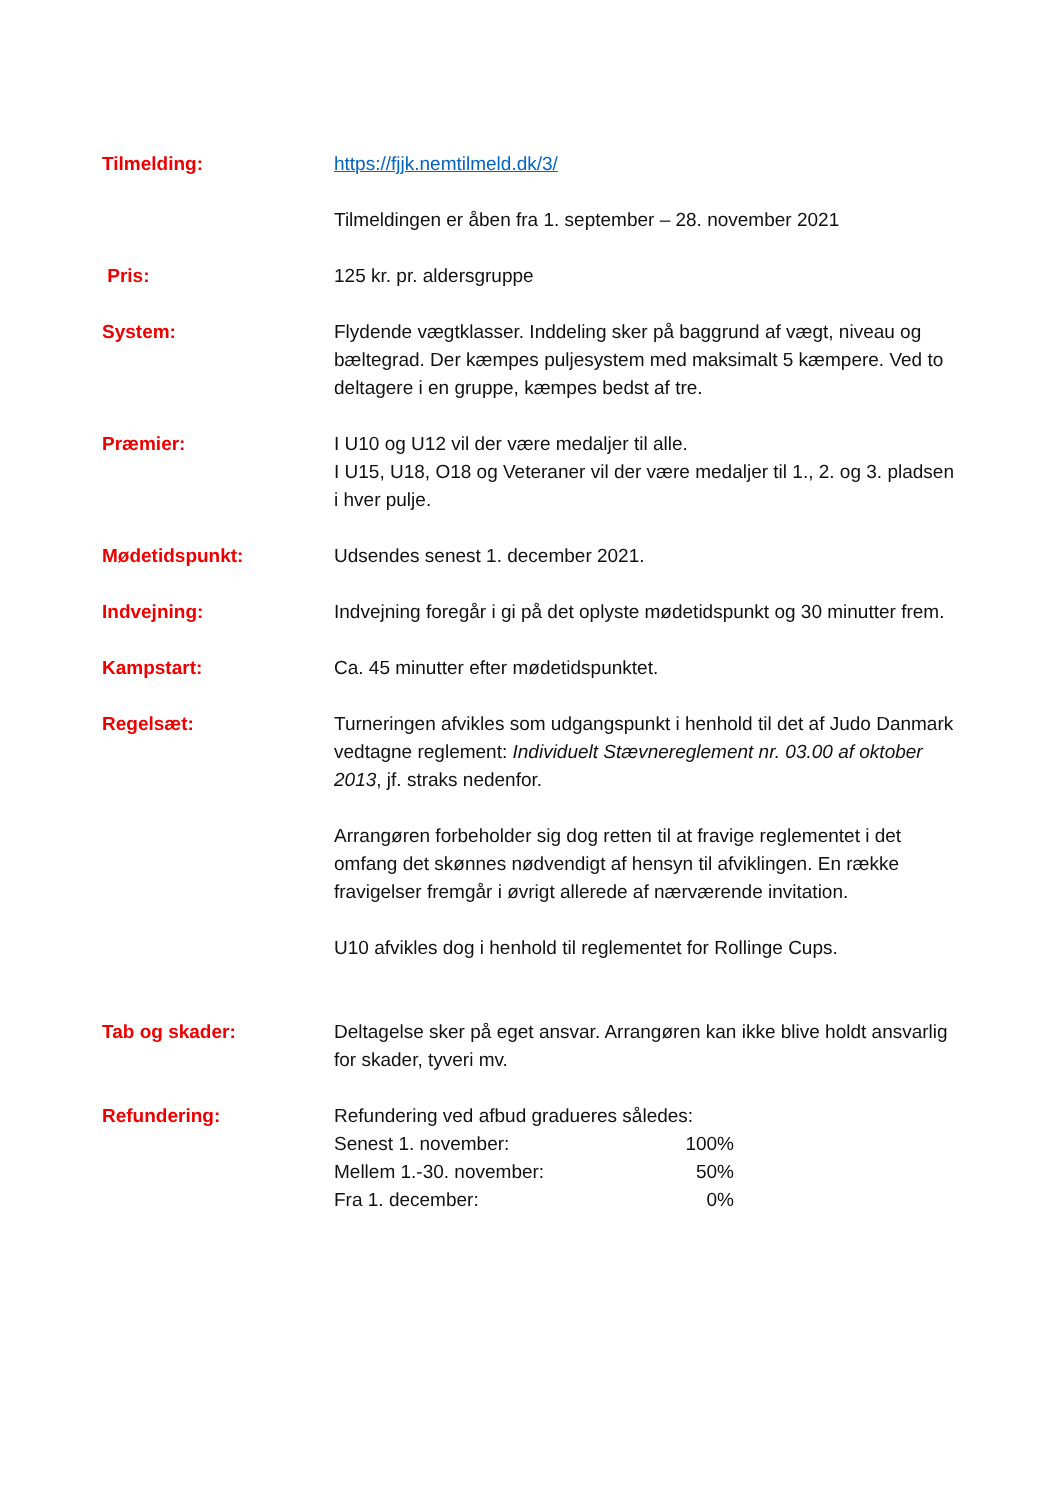Tilmelding: https://fjjk.nemtilmeld.dk/3/
Tilmeldingen er åben fra 1. september – 28. november 2021
Pris: 125 kr. pr. aldersgruppe
System: Flydende vægtklasser. Inddeling sker på baggrund af vægt, niveau og bæltegrad. Der kæmpes puljesystem med maksimalt 5 kæmpere. Ved to deltagere i en gruppe, kæmpes bedst af tre.
Præmier: I U10 og U12 vil der være medaljer til alle.
I U15, U18, O18 og Veteraner vil der være medaljer til 1., 2. og 3. pladsen i hver pulje.
Mødetidspunkt: Udsendes senest 1. december 2021.
Indvejning: Indvejning foregår i gi på det oplyste mødetidspunkt og 30 minutter frem.
Kampstart: Ca. 45 minutter efter mødetidspunktet.
Regelsæt: Turneringen afvikles som udgangspunkt i henhold til det af Judo Danmark vedtagne reglement: Individuelt Stævnereglement nr. 03.00 af oktober 2013, jf. straks nedenfor.
Arrangøren forbeholder sig dog retten til at fravige reglementet i det omfang det skønnes nødvendigt af hensyn til afviklingen. En række fravigelser fremgår i øvrigt allerede af nærværende invitation.
U10 afvikles dog i henhold til reglementet for Rollinge Cups.
Tab og skader: Deltagelse sker på eget ansvar. Arrangøren kan ikke blive holdt ansvarlig for skader, tyveri mv.
Refundering: Refundering ved afbud gradueres således:
| Senest 1. november: | 100% |
| Mellem 1.-30. november: | 50% |
| Fra 1. december: | 0% |